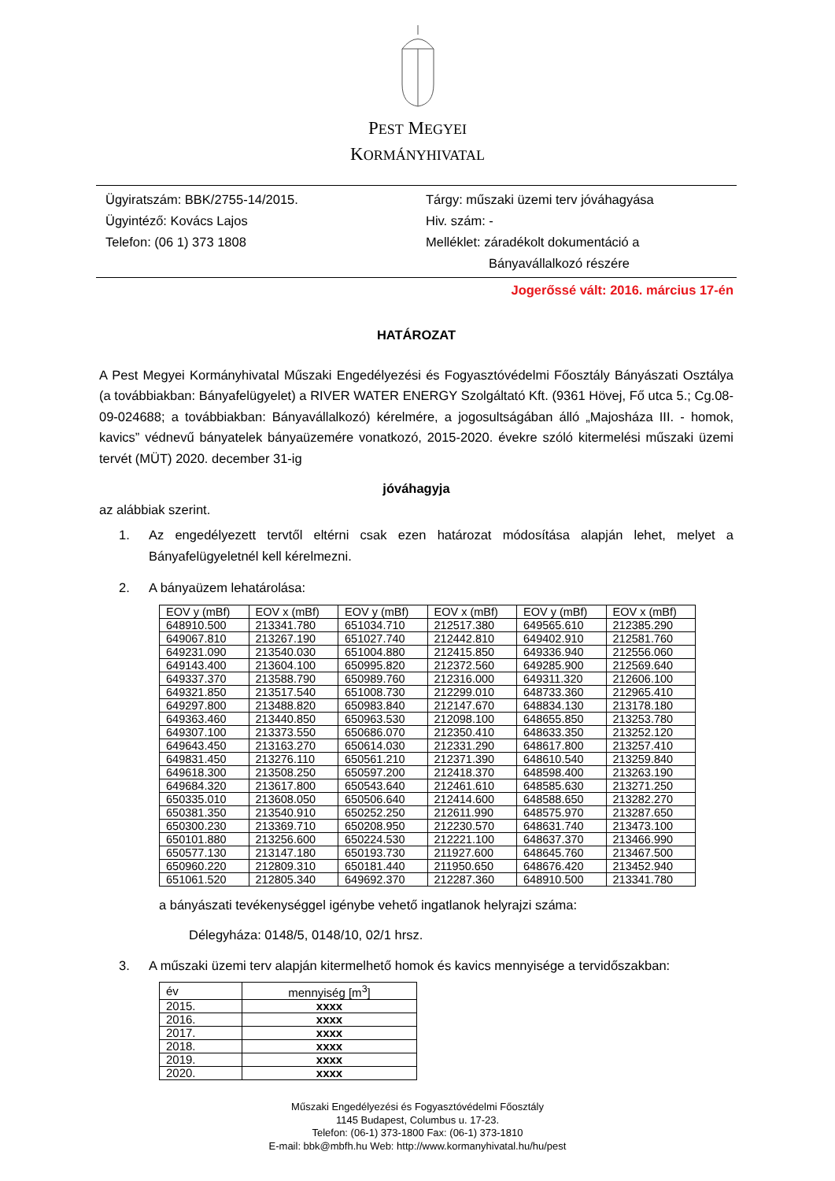PEST MEGYEI
KORMÁNYHIVATAL
Ügyiratszám: BBK/2755-14/2015.
Ügyintéző: Kovács Lajos
Telefon: (06 1) 373 1808
Tárgy: műszaki üzemi terv jóváhagyása
Hiv. szám: -
Melléklet: záradékolt dokumentáció a
Bányavállalkozó részére
Jogerőssé vált: 2016. március 17-én
HATÁROZAT
A Pest Megyei Kormányhivatal Műszaki Engedélyezési és Fogyasztóvédelmi Főosztály Bányászati Osztálya (a továbbiakban: Bányafelügyelet) a RIVER WATER ENERGY Szolgáltató Kft. (9361 Hövej, Fő utca 5.; Cg.08-09-024688; a továbbiakban: Bányavállalkozó) kérelmére, a jogosultságában álló „Majosháza III. - homok, kavics” védnevű bányatelek bányaüzemére vonatkozó, 2015-2020. évekre szóló kitermelési műszaki üzemi tervét (MÜT) 2020. december 31-ig
jóváhagyja
az alábbiak szerint.
1. Az engedélyezett tervtől eltérni csak ezen határozat módosítása alapján lehet, melyet a Bányafelügyeletnél kell kérelmezni.
2. A bányaüzem lehatárolása:
| EOV y (mBf) | EOV x (mBf) | EOV y (mBf) | EOV x (mBf) | EOV y (mBf) | EOV x (mBf) |
| --- | --- | --- | --- | --- | --- |
| 648910.500 | 213341.780 | 651034.710 | 212517.380 | 649565.610 | 212385.290 |
| 649067.810 | 213267.190 | 651027.740 | 212442.810 | 649402.910 | 212581.760 |
| 649231.090 | 213540.030 | 651004.880 | 212415.850 | 649336.940 | 212556.060 |
| 649143.400 | 213604.100 | 650995.820 | 212372.560 | 649285.900 | 212569.640 |
| 649337.370 | 213588.790 | 650989.760 | 212316.000 | 649311.320 | 212606.100 |
| 649321.850 | 213517.540 | 651008.730 | 212299.010 | 648733.360 | 212965.410 |
| 649297.800 | 213488.820 | 650983.840 | 212147.670 | 648834.130 | 213178.180 |
| 649363.460 | 213440.850 | 650963.530 | 212098.100 | 648655.850 | 213253.780 |
| 649307.100 | 213373.550 | 650686.070 | 212350.410 | 648633.350 | 213252.120 |
| 649643.450 | 213163.270 | 650614.030 | 212331.290 | 648617.800 | 213257.410 |
| 649831.450 | 213276.110 | 650561.210 | 212371.390 | 648610.540 | 213259.840 |
| 649618.300 | 213508.250 | 650597.200 | 212418.370 | 648598.400 | 213263.190 |
| 649684.320 | 213617.800 | 650543.640 | 212461.610 | 648585.630 | 213271.250 |
| 650335.010 | 213608.050 | 650506.640 | 212414.600 | 648588.650 | 213282.270 |
| 650381.350 | 213540.910 | 650252.250 | 212611.990 | 648575.970 | 213287.650 |
| 650300.230 | 213369.710 | 650208.950 | 212230.570 | 648631.740 | 213473.100 |
| 650101.880 | 213256.600 | 650224.530 | 212221.100 | 648637.370 | 213466.990 |
| 650577.130 | 213147.180 | 650193.730 | 211927.600 | 648645.760 | 213467.500 |
| 650960.220 | 212809.310 | 650181.440 | 211950.650 | 648676.420 | 213452.940 |
| 651061.520 | 212805.340 | 649692.370 | 212287.360 | 648910.500 | 213341.780 |
a bányászati tevékenységgel igénybe vehető ingatlanok helyrajzi száma:
Délegyháza: 0148/5, 0148/10, 02/1 hrsz.
3. A műszaki üzemi terv alapján kitermelhető homok és kavics mennyisége a tervidőszakban:
| év | mennyiség [m<sup>3</sup>] |
| --- | --- |
| 2015. | xxxx |
| 2016. | xxxx |
| 2017. | xxxx |
| 2018. | xxxx |
| 2019. | xxxx |
| 2020. | xxxx |
Műszaki Engedélyezési és Fogyasztóvédelmi Főosztály
1145 Budapest, Columbus u. 17-23.
Telefon: (06-1) 373-1800 Fax: (06-1) 373-1810
E-mail: bbk@mbfh.hu Web: http://www.kormanyhivatal.hu/hu/pest